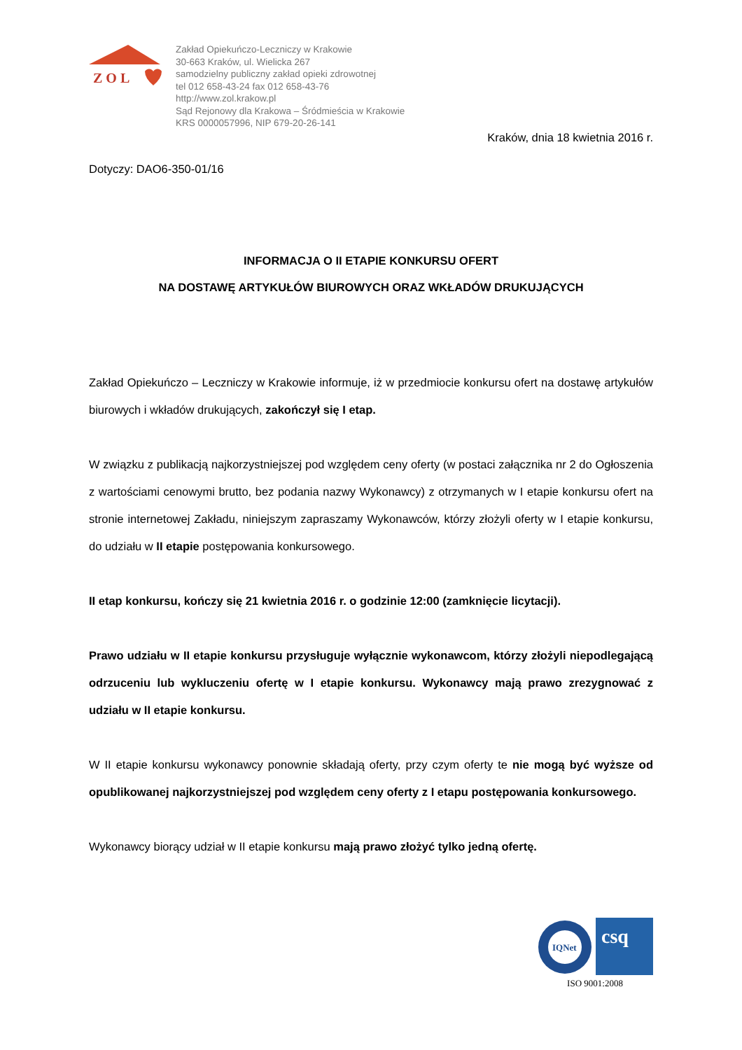Z O L
Zakład Opiekuńczo-Leczniczy w Krakowie
30-663 Kraków, ul. Wielicka 267
samodzielny publiczny zakład opieki zdrowotnej
tel 012 658-43-24 fax 012 658-43-76
http://www.zol.krakow.pl
Sąd Rejonowy dla Krakowa – Śródmieścia w Krakowie
KRS 0000057996, NIP 679-20-26-141
Kraków, dnia 18 kwietnia 2016 r.
Dotyczy: DAO6-350-01/16
INFORMACJA O II ETAPIE KONKURSU OFERT
NA DOSTAWĘ ARTYKUŁÓW BIUROWYCH ORAZ WKŁADÓW DRUKUJĄCYCH
Zakład Opiekuńczo – Leczniczy w Krakowie informuje, iż w przedmiocie konkursu ofert na dostawę artykułów biurowych i wkładów drukujących, zakończył się I etap.
W związku z publikacją najkorzystniejszej pod względem ceny oferty (w postaci załącznika nr 2 do Ogłoszenia z wartościami cenowymi brutto, bez podania nazwy Wykonawcy) z otrzymanych w I etapie konkursu ofert na stronie internetowej Zakładu, niniejszym zapraszamy Wykonawców, którzy złożyli oferty w I etapie konkursu, do udziału w II etapie postępowania konkursowego.
II etap konkursu, kończy się 21 kwietnia 2016 r. o godzinie 12:00 (zamknięcie licytacji).
Prawo udziału w II etapie konkursu przysługuje wyłącznie wykonawcom, którzy złożyli niepodlegającą odrzuceniu lub wykluczeniu ofertę w I etapie konkursu. Wykonawcy mają prawo zrezygnować z udziału w II etapie konkursu.
W II etapie konkursu wykonawcy ponownie składają oferty, przy czym oferty te nie mogą być wyższe od opublikowanej najkorzystniejszej pod względem ceny oferty z I etapu postępowania konkursowego.
Wykonawcy biorący udział w II etapie konkursu mają prawo złożyć tylko jedną ofertę.
IQNet
csq
ISO 9001:2008